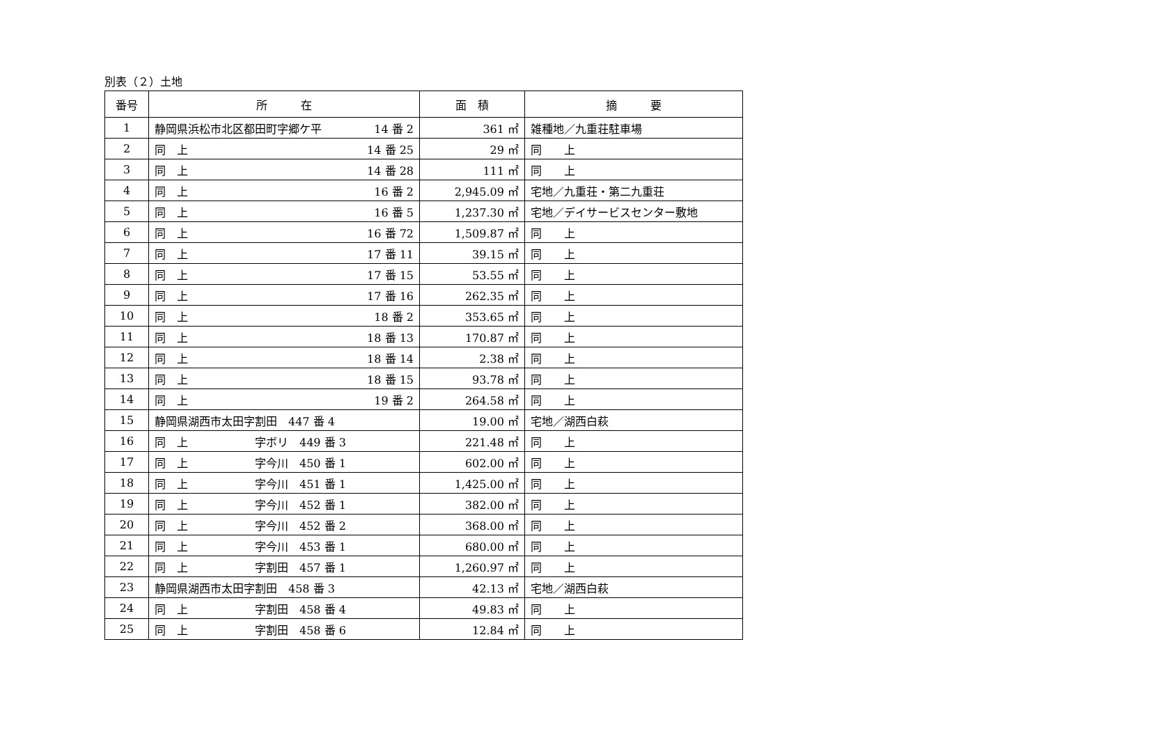別表（２）土地
| 番号 | 所 在 | 面 積 | 摘 要 |
| --- | --- | --- | --- |
| 1 | 静岡県浜松市北区都田町字郷ケ平 14 番 2 | 361 ㎡ | 雑種地／九重荘駐車場 |
| 2 | 同 上 14 番 25 | 29 ㎡ | 同 上 |
| 3 | 同 上 14 番 28 | 111 ㎡ | 同 上 |
| 4 | 同 上 16 番 2 | 2,945.09 ㎡ | 宅地／九重荘・第二九重荘 |
| 5 | 同 上 16 番 5 | 1,237.30 ㎡ | 宅地／デイサービスセンター敷地 |
| 6 | 同 上 16 番 72 | 1,509.87 ㎡ | 同 上 |
| 7 | 同 上 17 番 11 | 39.15 ㎡ | 同 上 |
| 8 | 同 上 17 番 15 | 53.55 ㎡ | 同 上 |
| 9 | 同 上 17 番 16 | 262.35 ㎡ | 同 上 |
| 10 | 同 上 18 番 2 | 353.65 ㎡ | 同 上 |
| 11 | 同 上 18 番 13 | 170.87 ㎡ | 同 上 |
| 12 | 同 上 18 番 14 | 2.38 ㎡ | 同 上 |
| 13 | 同 上 18 番 15 | 93.78 ㎡ | 同 上 |
| 14 | 同 上 19 番 2 | 264.58 ㎡ | 同 上 |
| 15 | 静岡県湖西市太田字割田 447 番 4 | 19.00 ㎡ | 宅地／湖西白萩 |
| 16 | 同 上 字ボリ 449 番 3 | 221.48 ㎡ | 同 上 |
| 17 | 同 上 字今川 450 番 1 | 602.00 ㎡ | 同 上 |
| 18 | 同 上 字今川 451 番 1 | 1,425.00 ㎡ | 同 上 |
| 19 | 同 上 字今川 452 番 1 | 382.00 ㎡ | 同 上 |
| 20 | 同 上 字今川 452 番 2 | 368.00 ㎡ | 同 上 |
| 21 | 同 上 字今川 453 番 1 | 680.00 ㎡ | 同 上 |
| 22 | 同 上 字割田 457 番 1 | 1,260.97 ㎡ | 同 上 |
| 23 | 静岡県湖西市太田字割田 458 番 3 | 42.13 ㎡ | 宅地／湖西白萩 |
| 24 | 同 上 字割田 458 番 4 | 49.83 ㎡ | 同 上 |
| 25 | 同 上 字割田 458 番 6 | 12.84 ㎡ | 同 上 |